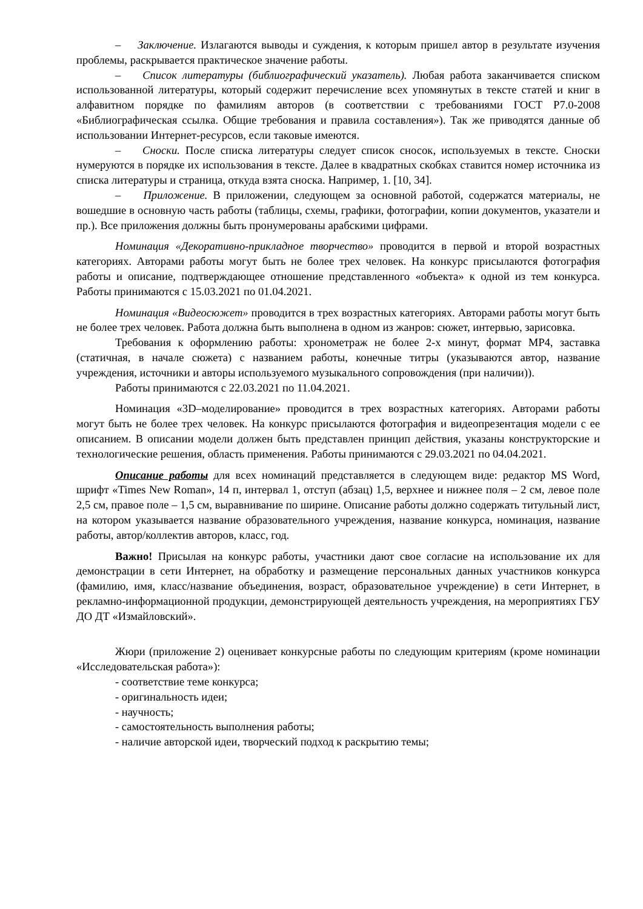– Заключение. Излагаются выводы и суждения, к которым пришел автор в результате изучения проблемы, раскрывается практическое значение работы.
– Список литературы (библиографический указатель). Любая работа заканчивается списком использованной литературы, который содержит перечисление всех упомянутых в тексте статей и книг в алфавитном порядке по фамилиям авторов (в соответствии с требованиями ГОСТ Р7.0-2008 «Библиографическая ссылка. Общие требования и правила составления»). Так же приводятся данные об использовании Интернет-ресурсов, если таковые имеются.
– Сноски. После списка литературы следует список сносок, используемых в тексте. Сноски нумеруются в порядке их использования в тексте. Далее в квадратных скобках ставится номер источника из списка литературы и страница, откуда взята сноска. Например, 1. [10, 34].
– Приложение. В приложении, следующем за основной работой, содержатся материалы, не вошедшие в основную часть работы (таблицы, схемы, графики, фотографии, копии документов, указатели и пр.). Все приложения должны быть пронумерованы арабскими цифрами.
Номинация «Декоративно-прикладное творчество» проводится в первой и второй возрастных категориях. Авторами работы могут быть не более трех человек. На конкурс присылаются фотография работы и описание, подтверждающее отношение представленного «объекта» к одной из тем конкурса. Работы принимаются с 15.03.2021 по 01.04.2021.
Номинация «Видеосюжет» проводится в трех возрастных категориях. Авторами работы могут быть не более трех человек. Работа должна быть выполнена в одном из жанров: сюжет, интервью, зарисовка.
Требования к оформлению работы: хронометраж не более 2-х минут, формат MP4, заставка (статичная, в начале сюжета) с названием работы, конечные титры (указываются автор, название учреждения, источники и авторы используемого музыкального сопровождения (при наличии)).
Работы принимаются с 22.03.2021 по 11.04.2021.
Номинация «3D–моделирование» проводится в трех возрастных категориях. Авторами работы могут быть не более трех человек. На конкурс присылаются фотография и видеопрезентация модели с ее описанием. В описании модели должен быть представлен принцип действия, указаны конструкторские и технологические решения, область применения. Работы принимаются с 29.03.2021 по 04.04.2021.
Описание работы для всех номинаций представляется в следующем виде: редактор MS Word, шрифт «Times New Roman», 14 п, интервал 1, отступ (абзац) 1,5, верхнее и нижнее поля – 2 см, левое поле 2,5 см, правое поле – 1,5 см, выравнивание по ширине. Описание работы должно содержать титульный лист, на котором указывается название образовательного учреждения, название конкурса, номинация, название работы, автор/коллектив авторов, класс, год.
Важно! Присылая на конкурс работы, участники дают свое согласие на использование их для демонстрации в сети Интернет, на обработку и размещение персональных данных участников конкурса (фамилию, имя, класс/название объединения, возраст, образовательное учреждение) в сети Интернет, в рекламно-информационной продукции, демонстрирующей деятельность учреждения, на мероприятиях ГБУ ДО ДТ «Измайловский».
Жюри (приложение 2) оценивает конкурсные работы по следующим критериям (кроме номинации «Исследовательская работа»):
- соответствие теме конкурса;
- оригинальность идеи;
- научность;
- самостоятельность выполнения работы;
- наличие авторской идеи, творческий подход к раскрытию темы;